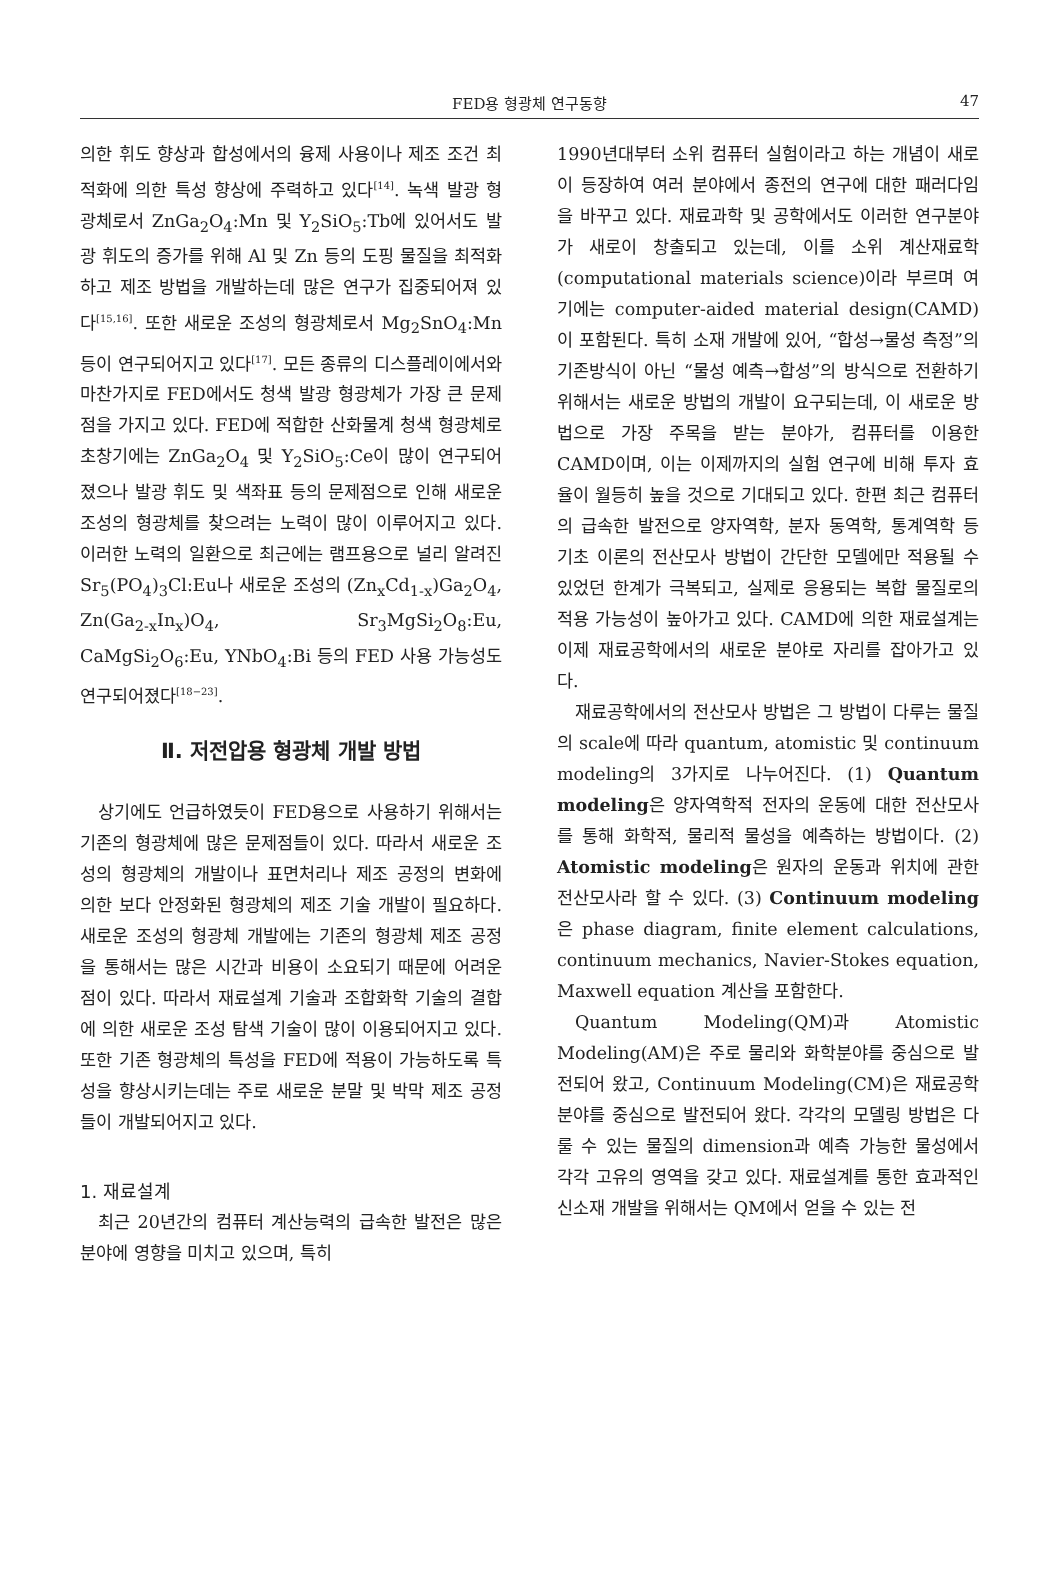FED용 형광체 연구동향
47
의한 휘도 향상과 합성에서의 융제 사용이나 제조 조건 최적화에 의한 특성 향상에 주력하고 있다<sup>[14]</sup>. 녹색 발광 형광체로서 ZnGa<sub>2</sub>O<sub>4</sub>:Mn 및 Y<sub>2</sub>SiO<sub>5</sub>:Tb에 있어서도 발광 휘도의 증가를 위해 Al 및 Zn 등의 도핑 물질을 최적화하고 제조 방법을 개발하는데 많은 연구가 집중되어져 있다<sup>[15,16]</sup>. 또한 새로운 조성의 형광체로서 Mg<sub>2</sub>SnO<sub>4</sub>:Mn 등이 연구되어지고 있다<sup>[17]</sup>. 모든 종류의 디스플레이에서와 마찬가지로 FED에서도 청색 발광 형광체가 가장 큰 문제점을 가지고 있다. FED에 적합한 산화물계 청색 형광체로 초창기에는 ZnGa<sub>2</sub>O<sub>4</sub> 및 Y<sub>2</sub>SiO<sub>5</sub>:Ce이 많이 연구되어졌으나 발광 휘도 및 색좌표 등의 문제점으로 인해 새로운 조성의 형광체를 찾으려는 노력이 많이 이루어지고 있다. 이러한 노력의 일환으로 최근에는 램프용으로 널리 알려진 Sr<sub>5</sub>(PO<sub>4</sub>)<sub>3</sub>Cl:Eu나 새로운 조성의 (Zn<sub>x</sub>Cd<sub>1-x</sub>)Ga<sub>2</sub>O<sub>4</sub>, Zn(Ga<sub>2-x</sub>In<sub>x</sub>)O<sub>4</sub>, Sr<sub>3</sub>MgSi<sub>2</sub>O<sub>8</sub>:Eu, CaMgSi<sub>2</sub>O<sub>6</sub>:Eu, YNbO<sub>4</sub>:Bi 등의 FED 사용 가능성도 연구되어졌다<sup>[18−23]</sup>.
Ⅱ. 저전압용 형광체 개발 방법
상기에도 언급하였듯이 FED용으로 사용하기 위해서는 기존의 형광체에 많은 문제점들이 있다. 따라서 새로운 조성의 형광체의 개발이나 표면처리나 제조 공정의 변화에 의한 보다 안정화된 형광체의 제조 기술 개발이 필요하다. 새로운 조성의 형광체 개발에는 기존의 형광체 제조 공정을 통해서는 많은 시간과 비용이 소요되기 때문에 어려운 점이 있다. 따라서 재료설계 기술과 조합화학 기술의 결합에 의한 새로운 조성 탐색 기술이 많이 이용되어지고 있다. 또한 기존 형광체의 특성을 FED에 적용이 가능하도록 특성을 향상시키는데는 주로 새로운 분말 및 박막 제조 공정들이 개발되어지고 있다.
1. 재료설계
최근 20년간의 컴퓨터 계산능력의 급속한 발전은 많은 분야에 영향을 미치고 있으며, 특히
1990년대부터 소위 컴퓨터 실험이라고 하는 개념이 새로이 등장하여 여러 분야에서 종전의 연구에 대한 패러다임을 바꾸고 있다. 재료과학 및 공학에서도 이러한 연구분야가 새로이 창출되고 있는데, 이를 소위 계산재료학(computational materials science)이라 부르며 여기에는 computer-aided material design(CAMD)이 포함된다. 특히 소재 개발에 있어, “합성→물성 측정”의 기존방식이 아닌 “물성 예측→합성”의 방식으로 전환하기 위해서는 새로운 방법의 개발이 요구되는데, 이 새로운 방법으로 가장 주목을 받는 분야가, 컴퓨터를 이용한 CAMD이며, 이는 이제까지의 실험 연구에 비해 투자 효율이 월등히 높을 것으로 기대되고 있다. 한편 최근 컴퓨터의 급속한 발전으로 양자역학, 분자 동역학, 통계역학 등 기초 이론의 전산모사 방법이 간단한 모델에만 적용될 수 있었던 한계가 극복되고, 실제로 응용되는 복합 물질로의 적용 가능성이 높아가고 있다. CAMD에 의한 재료설계는 이제 재료공학에서의 새로운 분야로 자리를 잡아가고 있다.
재료공학에서의 전산모사 방법은 그 방법이 다루는 물질의 scale에 따라 quantum, atomistic 및 continuum modeling의 3가지로 나누어진다. (1) Quantum modeling은 양자역학적 전자의 운동에 대한 전산모사를 통해 화학적, 물리적 물성을 예측하는 방법이다. (2) Atomistic modeling은 원자의 운동과 위치에 관한 전산모사라 할 수 있다. (3) Continuum modeling은 phase diagram, finite element calculations, continuum mechanics, Navier-Stokes equation, Maxwell equation 계산을 포함한다.
Quantum Modeling(QM)과 Atomistic Modeling(AM)은 주로 물리와 화학분야를 중심으로 발전되어 왔고, Continuum Modeling(CM)은 재료공학 분야를 중심으로 발전되어 왔다. 각각의 모델링 방법은 다룰 수 있는 물질의 dimension과 예측 가능한 물성에서 각각 고유의 영역을 갖고 있다. 재료설계를 통한 효과적인 신소재 개발을 위해서는 QM에서 얻을 수 있는 전